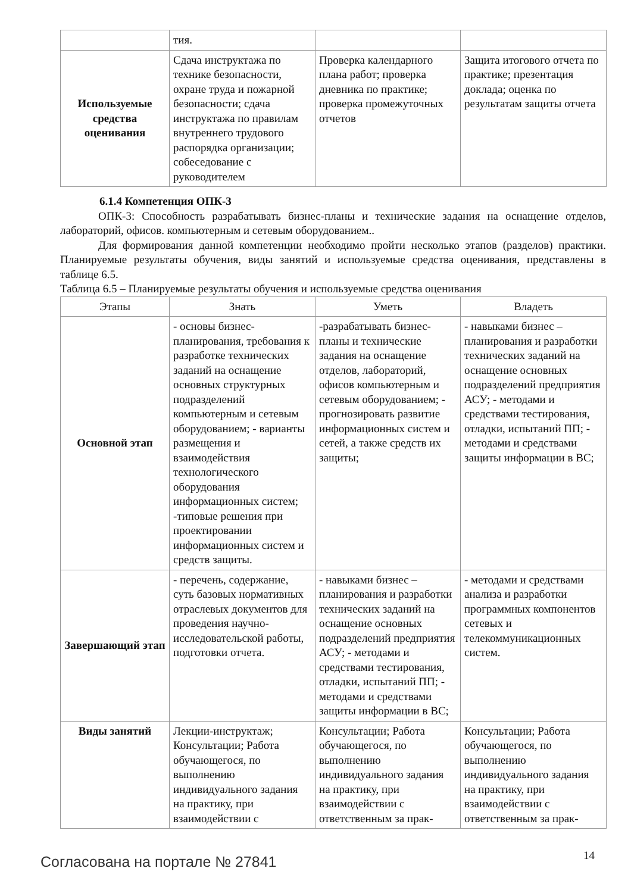| | тия. | | |
| Используемые средства оценивания | Сдача инструктажа по технике безопасности, охране труда и пожарной безопасности; сдача инструктажа по правилам внутреннего трудового распорядка организации; собеседование с руководителем | Проверка календарного плана работ; проверка дневника по практике; проверка промежуточных отчетов | Защита итогового отчета по практике; презентация доклада; оценка по результатам защиты отчета |
6.1.4 Компетенция ОПК-3
ОПК-3: Способность разрабатывать бизнес-планы и технические задания на оснащение отделов, лабораторий, офисов. компьютерным и сетевым оборудованием..
Для формирования данной компетенции необходимо пройти несколько этапов (разделов) практики. Планируемые результаты обучения, виды занятий и используемые средства оценивания, представлены в таблице 6.5.
Таблица 6.5 – Планируемые результаты обучения и используемые средства оценивания
| Этапы | Знать | Уметь | Владеть |
| --- | --- | --- | --- |
| Основной этап | - основы бизнес-планирования, требования к разработке технических заданий на оснащение основных структурных подразделений компьютерным и сетевым оборудованием; - варианты размещения и взаимодействия технологического оборудования информационных систем; -типовые решения при проектировании информационных систем и средств защиты. | -разрабатывать бизнес-планы и технические задания на оснащение отделов, лабораторий, офисов компьютерным и сетевым оборудованием; - прогнозировать развитие информационных систем и сетей, а также средств их защиты; | - навыками бизнес – планирования и разработки технических заданий на оснащение основных подразделений предприятия АСУ; - методами и средствами тестирования, отладки, испытаний ПП; - методами и средствами защиты информации в ВС; |
| Завершающий этап | - перечень, содержание, суть базовых нормативных отраслевых документов для проведения научно-исследовательской работы, подготовки отчета. | - навыками бизнес – планирования и разработки технических заданий на оснащение основных подразделений предприятия АСУ; - методами и средствами тестирования, отладки, испытаний ПП; - методами и средствами защиты информации в ВС; | - методами и средствами анализа и разработки программных компонентов сетевых и телекоммуникационных систем. |
| Виды занятий | Лекции-инструктаж; Консультации; Работа обучающегося, по выполнению индивидуального задания на практику, при взаимодействии с | Консультации; Работа обучающегося, по выполнению индивидуального задания на практику, при взаимодействии с ответственным за прак- | Консультации; Работа обучающегося, по выполнению индивидуального задания на практику, при взаимодействии с ответственным за прак- |
Согласована на портале № 27841 14